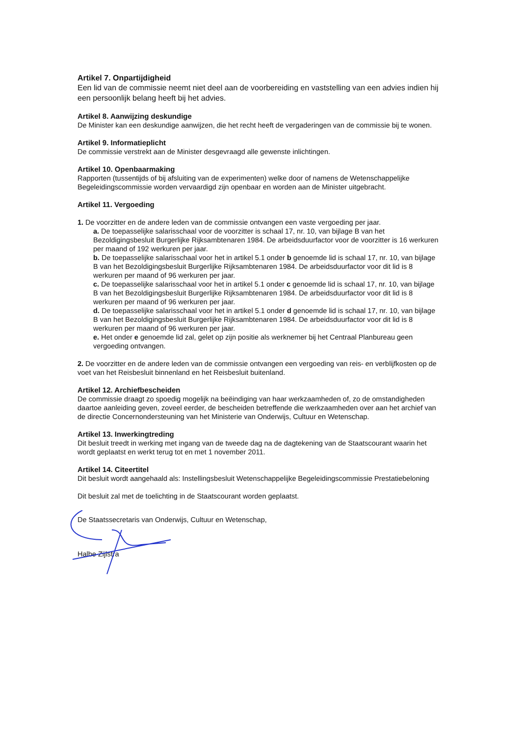Artikel 7. Onpartijdigheid
Een lid van de commissie neemt niet deel aan de voorbereiding en vaststelling van een advies indien hij een persoonlijk belang heeft bij het advies.
Artikel 8. Aanwijzing deskundige
De Minister kan een deskundige aanwijzen, die het recht heeft de vergaderingen van de commissie bij te wonen.
Artikel 9. Informatieplicht
De commissie verstrekt aan de Minister desgevraagd alle gewenste inlichtingen.
Artikel 10. Openbaarmaking
Rapporten (tussentijds of bij afsluiting van de experimenten) welke door of namens de Wetenschappelijke Begeleidingscommissie worden vervaardigd zijn openbaar en worden aan de Minister uitgebracht.
Artikel 11. Vergoeding
1. De voorzitter en de andere leden van de commissie ontvangen een vaste vergoeding per jaar.
a. De toepasselijke salarisschaal voor de voorzitter is schaal 17, nr. 10, van bijlage B van het Bezoldigingsbesluit Burgerlijke Rijksambtenaren 1984. De arbeidsduurfactor voor de voorzitter is 16 werkuren per maand of 192 werkuren per jaar.
b. De toepasselijke salarisschaal voor het in artikel 5.1 onder b genoemde lid is schaal 17, nr. 10, van bijlage B van het Bezoldigingsbesluit Burgerlijke Rijksambtenaren 1984. De arbeidsduurfactor voor dit lid is 8 werkuren per maand of 96 werkuren per jaar.
c. De toepasselijke salarisschaal voor het in artikel 5.1 onder c genoemde lid is schaal 17, nr. 10, van bijlage B van het Bezoldigingsbesluit Burgerlijke Rijksambtenaren 1984. De arbeidsduurfactor voor dit lid is 8 werkuren per maand of 96 werkuren per jaar.
d. De toepasselijke salarisschaal voor het in artikel 5.1 onder d genoemde lid is schaal 17, nr. 10, van bijlage B van het Bezoldigingsbesluit Burgerlijke Rijksambtenaren 1984. De arbeidsduurfactor voor dit lid is 8 werkuren per maand of 96 werkuren per jaar.
e. Het onder e genoemde lid zal, gelet op zijn positie als werknemer bij het Centraal Planbureau geen vergoeding ontvangen.
2. De voorzitter en de andere leden van de commissie ontvangen een vergoeding van reis- en verblijfkosten op de voet van het Reisbesluit binnenland en het Reisbesluit buitenland.
Artikel 12. Archiefbescheiden
De commissie draagt zo spoedig mogelijk na beëindiging van haar werkzaamheden of, zo de omstandigheden daartoe aanleiding geven, zoveel eerder, de bescheiden betreffende die werkzaamheden over aan het archief van de directie Concernondersteuning van het Ministerie van Onderwijs, Cultuur en Wetenschap.
Artikel 13. Inwerkingtreding
Dit besluit treedt in werking met ingang van de tweede dag na de dagtekening van de Staatscourant waarin het wordt geplaatst en werkt terug tot en met 1 november 2011.
Artikel 14. Citeertitel
Dit besluit wordt aangehaald als: Instellingsbesluit Wetenschappelijke Begeleidingscommissie Prestatiebeloning
Dit besluit zal met de toelichting in de Staatscourant worden geplaatst.
De Staatssecretaris van Onderwijs, Cultuur en Wetenschap,
Halbe Zijlstra